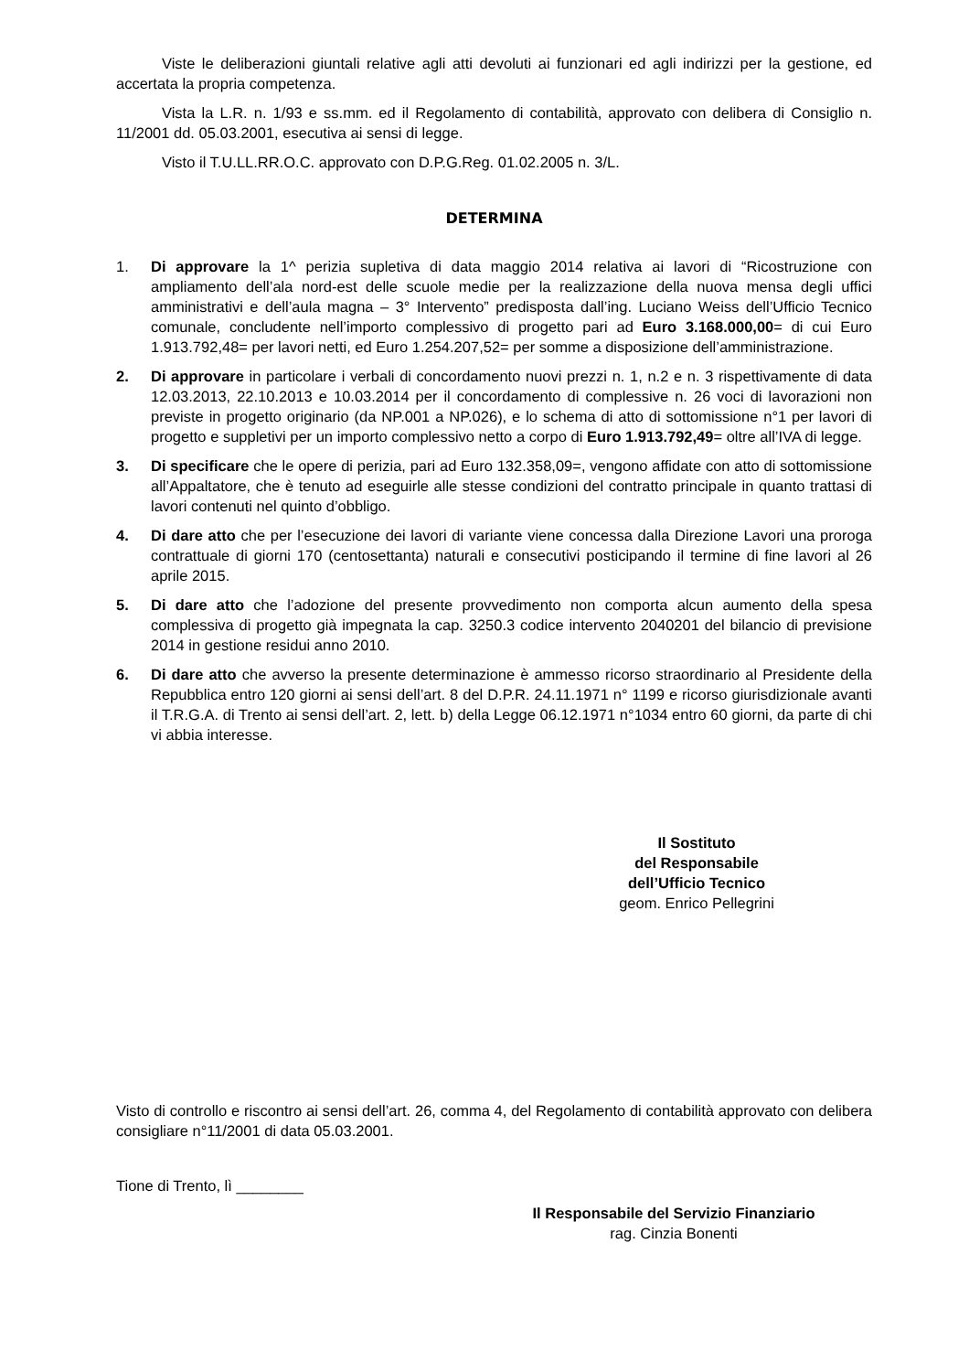Viste le deliberazioni giuntali relative agli atti devoluti ai funzionari ed agli indirizzi per la gestione, ed accertata la propria competenza.
Vista la L.R. n. 1/93 e ss.mm. ed il Regolamento di contabilità, approvato con delibera di Consiglio n. 11/2001 dd. 05.03.2001, esecutiva ai sensi di legge.
Visto il T.U.LL.RR.O.C. approvato con D.P.G.Reg. 01.02.2005 n. 3/L.
DETERMINA
1. Di approvare la 1^ perizia supletiva di data maggio 2014 relativa ai lavori di “Ricostruzione con ampliamento dell’ala nord-est delle scuole medie per la realizzazione della nuova mensa degli uffici amministrativi e dell’aula magna – 3° Intervento” predisposta dall’ing. Luciano Weiss dell’Ufficio Tecnico comunale, concludente nell’importo complessivo di progetto pari ad Euro 3.168.000,00= di cui Euro 1.913.792,48= per lavori netti, ed Euro 1.254.207,52= per somme a disposizione dell’amministrazione.
2. Di approvare in particolare i verbali di concordamento nuovi prezzi n. 1, n.2 e n. 3 rispettivamente di data 12.03.2013, 22.10.2013 e 10.03.2014 per il concordamento di complessive n. 26 voci di lavorazioni non previste in progetto originario (da NP.001 a NP.026), e lo schema di atto di sottomissione n°1 per lavori di progetto e suppletivi per un importo complessivo netto a corpo di Euro 1.913.792,49= oltre all’IVA di legge.
3. Di specificare che le opere di perizia, pari ad Euro 132.358,09=, vengono affidate con atto di sottomissione all’Appaltatore, che è tenuto ad eseguirle alle stesse condizioni del contratto principale in quanto trattasi di lavori contenuti nel quinto d’obbligo.
4. Di dare atto che per l’esecuzione dei lavori di variante viene concessa dalla Direzione Lavori una proroga contrattuale di giorni 170 (centosettanta) naturali e consecutivi posticipando il termine di fine lavori al 26 aprile 2015.
5. Di dare atto che l’adozione del presente provvedimento non comporta alcun aumento della spesa complessiva di progetto già impegnata la cap. 3250.3 codice intervento 2040201 del bilancio di previsione 2014 in gestione residui anno 2010.
6. Di dare atto che avverso la presente determinazione è ammesso ricorso straordinario al Presidente della Repubblica entro 120 giorni ai sensi dell’art. 8 del D.P.R. 24.11.1971 n° 1199 e ricorso giurisdizionale avanti il T.R.G.A. di Trento ai sensi dell’art. 2, lett. b) della Legge 06.12.1971 n°1034 entro 60 giorni, da parte di chi vi abbia interesse.
Il Sostituto
del Responsabile
dell’Ufficio Tecnico
geom. Enrico Pellegrini
Visto di controllo e riscontro ai sensi dell’art. 26, comma 4, del Regolamento di contabilità approvato con delibera consigliare n°11/2001 di data 05.03.2001.
Tione di Trento, lì ________
Il Responsabile del Servizio Finanziario
rag. Cinzia Bonenti